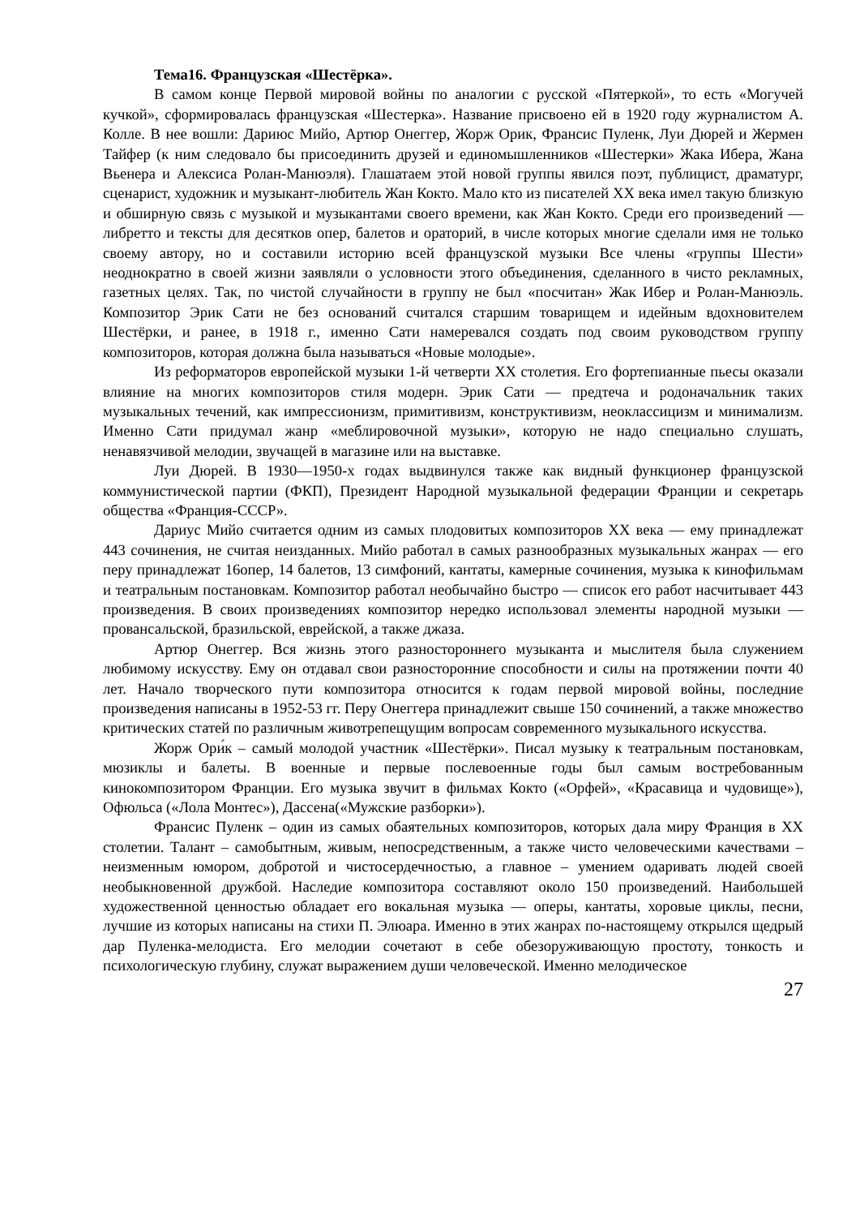Тема16. Французская «Шестёрка».
В самом конце Первой мировой войны по аналогии с русской «Пятеркой», то есть «Могучей кучкой», сформировалась французская «Шестерка». Название присвоено ей в 1920 году журналистом А. Колле. В нее вошли: Дариюс Мийо, Артюр Онеггер, Жорж Орик, Франсис Пуленк, Луи Дюрей и Жермен Тайфер (к ним следовало бы присоединить друзей и единомышленников «Шестерки» Жака Ибера, Жана Вьенера и Алексиса Ролан-Манюэля). Глашатаем этой новой группы явился поэт, публицист, драматург, сценарист, художник и музыкант-любитель Жан Кокто. Мало кто из писателей XX века имел такую близкую и обширную связь с музыкой и музыкантами своего времени, как Жан Кокто. Среди его произведений — либретто и тексты для десятков опер, балетов и ораторий, в числе которых многие сделали имя не только своему автору, но и составили историю всей французской музыки Все члены «группы Шести» неоднократно в своей жизни заявляли о условности этого объединения, сделанного в чисто рекламных, газетных целях. Так, по чистой случайности в группу не был «посчитан» Жак Ибер и Ролан-Манюэль. Композитор Эрик Сати не без оснований считался старшим товарищем и идейным вдохновителем Шестёрки, и ранее, в 1918 г., именно Сати намеревался создать под своим руководством группу композиторов, которая должна была называться «Новые молодые».
Из реформаторов европейской музыки 1-й четверти XX столетия. Его фортепианные пьесы оказали влияние на многих композиторов стиля модерн. Эрик Сати — предтеча и родоначальник таких музыкальных течений, как импрессионизм, примитивизм, конструктивизм, неоклассицизм и минимализм. Именно Сати придумал жанр «меблировочной музыки», которую не надо специально слушать, ненавязчивой мелодии, звучащей в магазине или на выставке.
Луи Дюрей. В 1930—1950-х годах выдвинулся также как видный функционер французской коммунистической партии (ФКП), Президент Народной музыкальной федерации Франции и секретарь общества «Франция-СССР».
Дариус Мийо считается одним из самых плодовитых композиторов XX века — ему принадлежат 443 сочинения, не считая неизданных. Мийо работал в самых разнообразных музыкальных жанрах — его перу принадлежат 16опер, 14 балетов, 13 симфоний, кантаты, камерные сочинения, музыка к кинофильмам и театральным постановкам. Композитор работал необычайно быстро — список его работ насчитывает 443 произведения. В своих произведениях композитор нередко использовал элементы народной музыки — провансальской, бразильской, еврейской, а также джаза.
Артюр Онеггер. Вся жизнь этого разностороннего музыканта и мыслителя была служением любимому искусству. Ему он отдавал свои разносторонние способности и силы на протяжении почти 40 лет. Начало творческого пути композитора относится к годам первой мировой войны, последние произведения написаны в 1952-53 гг. Перу Онеггера принадлежит свыше 150 сочинений, а также множество критических статей по различным животрепещущим вопросам современного музыкального искусства.
Жорж Ори́к – самый молодой участник «Шестёрки». Писал музыку к театральным постановкам, мюзиклы и балеты. В военные и первые послевоенные годы был самым востребованным кинокомпозитором Франции. Его музыка звучит в фильмах Кокто («Орфей», «Красавица и чудовище»), Офюльса («Лола Монтес»), Дассена(«Мужские разборки»).
Франсис Пуленк – один из самых обаятельных композиторов, которых дала миру Франция в XX столетии. Талант – самобытным, живым, непосредственным, а также чисто человеческими качествами – неизменным юмором, добротой и чистосердечностью, а главное – умением одаривать людей своей необыкновенной дружбой. Наследие композитора составляют около 150 произведений. Наибольшей художественной ценностью обладает его вокальная музыка — оперы, кантаты, хоровые циклы, песни, лучшие из которых написаны на стихи П. Элюара. Именно в этих жанрах по-настоящему открылся щедрый дар Пуленка-мелодиста. Его мелодии сочетают в себе обезоруживающую простоту, тонкость и психологическую глубину, служат выражением души человеческой. Именно мелодическое
27